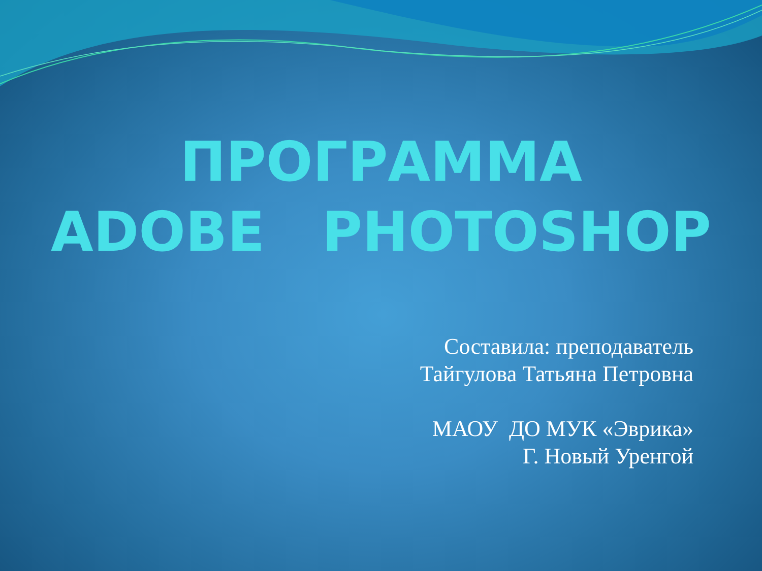ПРОГРАММА
ADOBE PHOTOSHOP
Составила: преподаватель
Тайгулова Татьяна Петровна
МАОУ ДО МУК «Эврика»
Г. Новый Уренгой